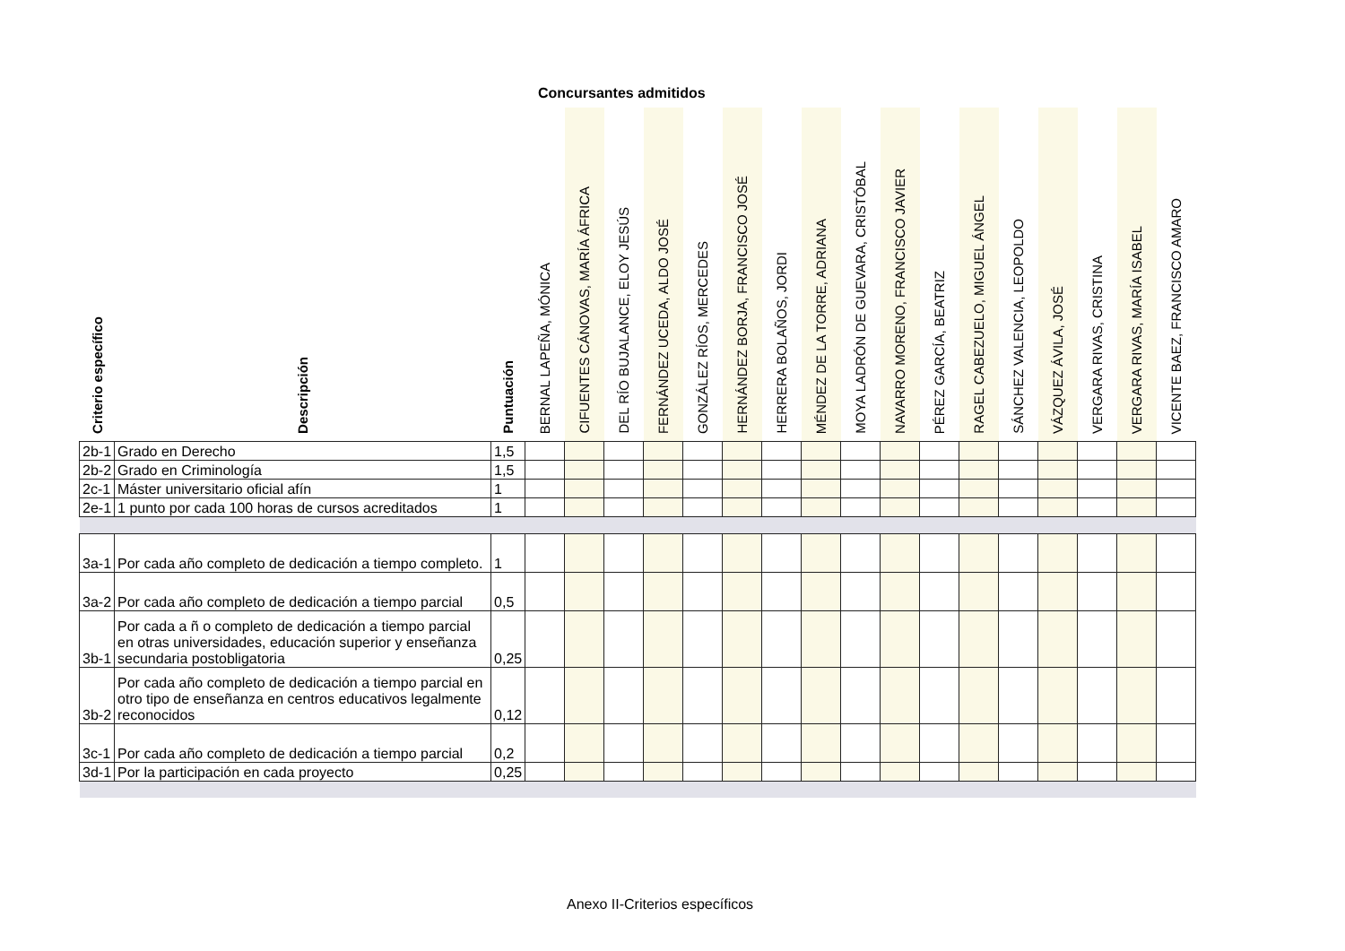Concursantes admitidos
| Criterio específico | Descripción | Puntuación | BERNAL LAPEÑA, MÓNICA | CIFUENTES CÁNOVAS, MARÍA ÁFRICA | DEL RÍO BUJALANCE, ELOY JESÚS | FERNÁNDEZ UCEDA, ALDO JOSÉ | GONZÁLEZ RÍOS, MERCEDES | HERNÁNDEZ BORJA, FRANCISCO JOSÉ | HERRERA BOLAÑOS, JORDI | MÉNDEZ DE LA TORRE, ADRIANA | MOYA LADRÓN DE GUEVARA, CRISTÓBAL | NAVARRO MORENO, FRANCISCO JAVIER | PÉREZ GARCÍA, BEATRIZ | RAGEL CABEZUELO, MIGUEL ÁNGEL | SÁNCHEZ VALENCIA, LEOPOLDO | VÁZQUEZ ÁVILA, JOSÉ | VERGARA RIVAS, CRISTINA | VERGARA RIVAS, MARÍA ISABEL | VICENTE BAEZ, FRANCISCO AMARO |
| --- | --- | --- | --- | --- | --- | --- | --- | --- | --- | --- | --- | --- | --- | --- | --- | --- | --- | --- | --- |
| 2b-1 | Grado en Derecho | 1,5 | | | | | | | | | | | | | | | | | |
| 2b-2 | Grado en Criminología | 1,5 | | | | | | | | | | | | | | | | | |
| 2c-1 | Máster universitario oficial afín | 1 | | | | | | | | | | | | | | | | | |
| 2e-1 | 1 punto por cada 100 horas de cursos acreditados | 1 | | | | | | | | | | | | | | | | | |
| 3a-1 | Por cada año completo de dedicación a tiempo completo. | 1 | | | | | | | | | | | | | | | | | |
| 3a-2 | Por cada año completo de dedicación a tiempo parcial | 0,5 | | | | | | | | | | | | | | | | | |
| 3b-1 | Por cada a ñ o completo de dedicación a tiempo parcial en otras universidades, educación superior y enseñanza secundaria postobligatoria | 0,25 | | | | | | | | | | | | | | | | | |
| 3b-2 | Por cada año completo de dedicación a tiempo parcial en otro tipo de enseñanza en centros educativos legalmente reconocidos | 0,12 | | | | | | | | | | | | | | | | | |
| 3c-1 | Por cada año completo de dedicación a tiempo parcial | 0,2 | | | | | | | | | | | | | | | | | |
| 3d-1 | Por la participación en cada proyecto | 0,25 | | | | | | | | | | | | | | | | | |
Anexo II-Criterios específicos